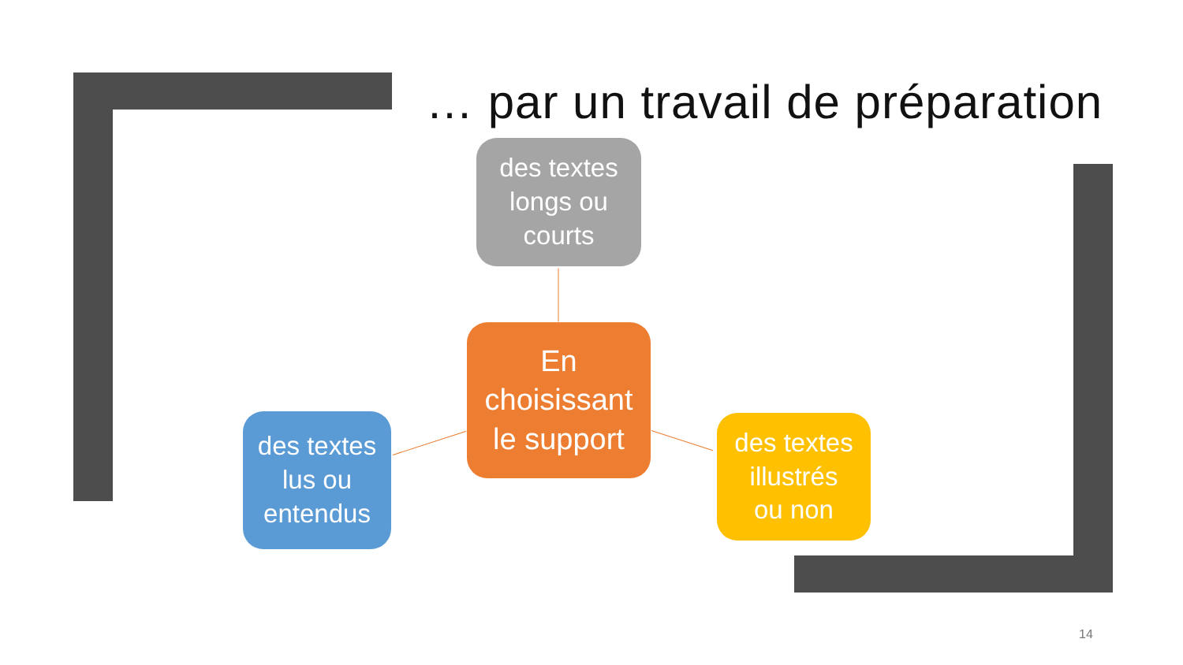… par un travail de préparation
des textes
longs ou
courts
En
choisissant
le support
des textes
lus ou
entendus
des textes
illustrés
ou non
14